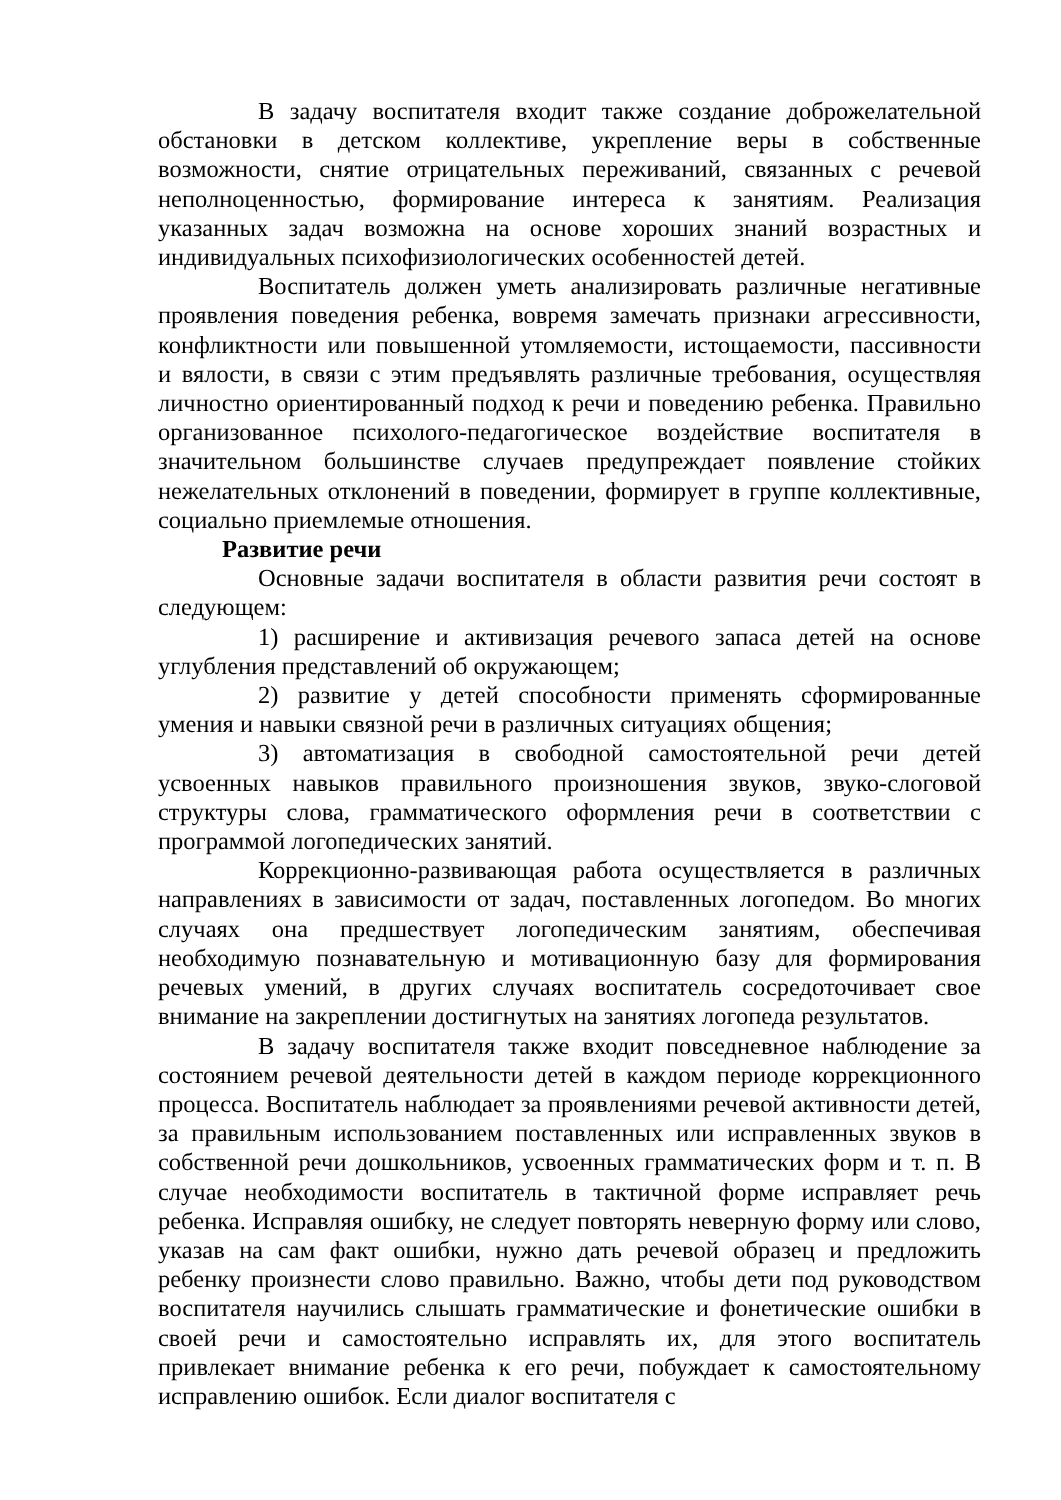В задачу воспитателя входит также создание доброжелательной обстановки в детском коллективе, укрепление веры в собственные возможности, снятие отрицательных переживаний, связанных с речевой неполноценностью, формирование интереса к занятиям. Реализация указанных задач возможна на основе хороших знаний возрастных и индивидуальных психофизиологических особенностей детей.
Воспитатель должен уметь анализировать различные негативные проявления поведения ребенка, вовремя замечать признаки агрессивности, конфликтности или повышенной утомляемости, истощаемости, пассивности и вялости, в связи с этим предъявлять различные требования, осуществляя личностно ориентированный подход к речи и поведению ребенка. Правильно организованное психолого-педагогическое воздействие воспитателя в значительном большинстве случаев предупреждает появление стойких нежелательных отклонений в поведении, формирует в группе коллективные, социально приемлемые отношения.
Развитие речи
Основные задачи воспитателя в области развития речи состоят в следующем:
1) расширение и активизация речевого запаса детей на основе углубления представлений об окружающем;
2) развитие у детей способности применять сформированные умения и навыки связной речи в различных ситуациях общения;
3) автоматизация в свободной самостоятельной речи детей усвоенных навыков правильного произношения звуков, звуко-слоговой структуры слова, грамматического оформления речи в соответствии с программой логопедических занятий.
Коррекционно-развивающая работа осуществляется в различных направлениях в зависимости от задач, поставленных логопедом. Во многих случаях она предшествует логопедическим занятиям, обеспечивая необходимую познавательную и мотивационную базу для формирования речевых умений, в других случаях воспитатель сосредоточивает свое внимание на закреплении достигнутых на занятиях логопеда результатов.
В задачу воспитателя также входит повседневное наблюдение за состоянием речевой деятельности детей в каждом периоде коррекционного процесса. Воспитатель наблюдает за проявлениями речевой активности детей, за правильным использованием поставленных или исправленных звуков в собственной речи дошкольников, усвоенных грамматических форм и т. п. В случае необходимости воспитатель в тактичной форме исправляет речь ребенка. Исправляя ошибку, не следует повторять неверную форму или слово, указав на сам факт ошибки, нужно дать речевой образец и предложить ребенку произнести слово правильно. Важно, чтобы дети под руководством воспитателя научились слышать грамматические и фонетические ошибки в своей речи и самостоятельно исправлять их, для этого воспитатель привлекает внимание ребенка к его речи, побуждает к самостоятельному исправлению ошибок. Если диалог воспитателя с